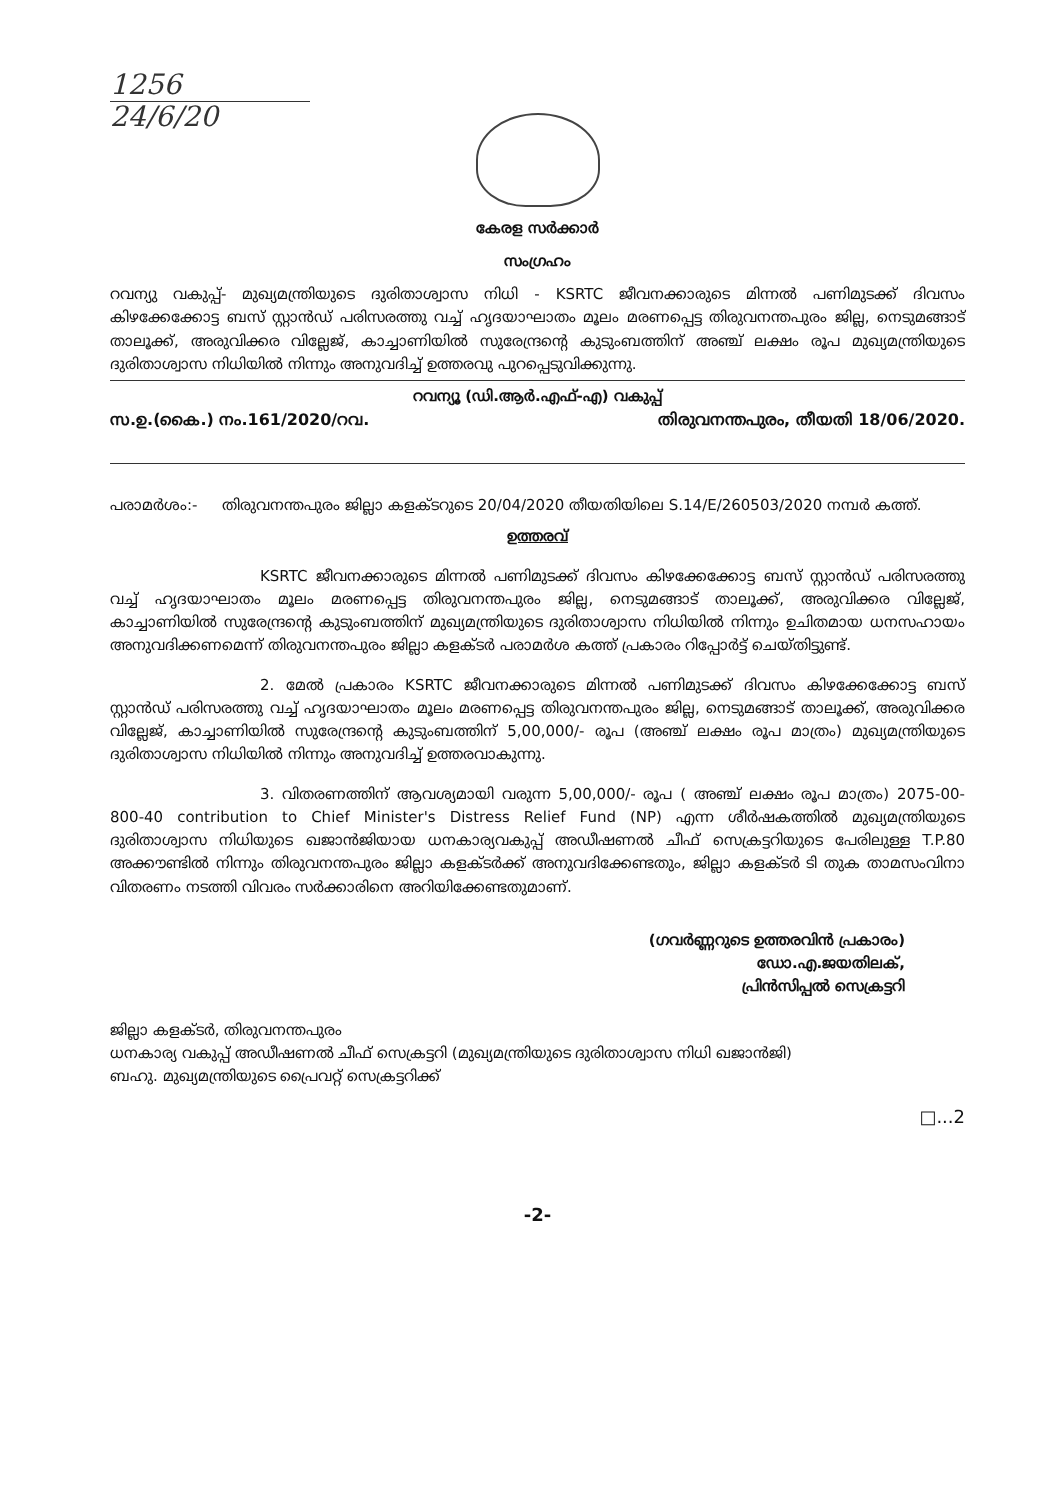1256
24/6/20
കേരള സർക്കാർ
സംഗ്രഹം
റവന്യു വകുപ്പ്- മുഖ്യമന്ത്രിയുടെ ദുരിതാശ്വാസ നിധി - KSRTC ജീവനക്കാരുടെ മിന്നൽ പണിമുടക്ക് ദിവസം കിഴക്കേക്കോട്ട ബസ് സ്റ്റാൻഡ് പരിസരത്തു വച്ച് ഹൃദയാഘാതം മൂലം മരണപ്പെട്ട തിരുവനന്തപുരം ജില്ല, നെടുമങ്ങാട് താലൂക്ക്, അരുവിക്കര വില്ലേജ്, കാച്ചാണിയിൽ സുരേന്ദ്രന്റെ കുടുംബത്തിന് അഞ്ച് ലക്ഷം രൂപ മുഖ്യമന്ത്രിയുടെ ദുരിതാശ്വാസ നിധിയിൽ നിന്നും അനുവദിച്ച് ഉത്തരവു പുറപ്പെടുവിക്കുന്നു.
റവന്യൂ (ഡി.ആർ.എഫ്-എ) വകുപ്പ്
സ.ഉ.(കൈ.) നം.161/2020/റവ. തിരുവനന്തപുരം, തീയതി 18/06/2020.
പരാമർശം:- തിരുവനന്തപുരം ജില്ലാ കളക്ടറുടെ 20/04/2020 തീയതിയിലെ S.14/E/260503/2020 നമ്പർ കത്ത്.
ഉത്തരവ്
KSRTC ജീവനക്കാരുടെ മിന്നൽ പണിമുടക്ക് ദിവസം കിഴക്കേക്കോട്ട ബസ് സ്റ്റാൻഡ് പരിസരത്തു വച്ച് ഹൃദയാഘാതം മൂലം മരണപ്പെട്ട തിരുവനന്തപുരം ജില്ല, നെടുമങ്ങാട് താലൂക്ക്, അരുവിക്കര വില്ലേജ്, കാച്ചാണിയിൽ സുരേന്ദ്രന്റെ കുടുംബത്തിന് മുഖ്യമന്ത്രിയുടെ ദുരിതാശ്വാസ നിധിയിൽ നിന്നും ഉചിതമായ ധനസഹായം അനുവദിക്കണമെന്ന് തിരുവനന്തപുരം ജില്ലാ കളക്ടർ പരാമർശ കത്ത് പ്രകാരം റിപ്പോർട്ട് ചെയ്തിട്ടുണ്ട്.
2. മേൽ പ്രകാരം KSRTC ജീവനക്കാരുടെ മിന്നൽ പണിമുടക്ക് ദിവസം കിഴക്കേക്കോട്ട ബസ് സ്റ്റാൻഡ് പരിസരത്തു വച്ച് ഹൃദയാഘാതം മൂലം മരണപ്പെട്ട തിരുവനന്തപുരം ജില്ല, നെടുമങ്ങാട് താലൂക്ക്, അരുവിക്കര വില്ലേജ്, കാച്ചാണിയിൽ സുരേന്ദ്രന്റെ കുടുംബത്തിന് 5,00,000/- രൂപ (അഞ്ച് ലക്ഷം രൂപ മാത്രം) മുഖ്യമന്ത്രിയുടെ ദുരിതാശ്വാസ നിധിയിൽ നിന്നും അനുവദിച്ച് ഉത്തരവാകുന്നു.
3. വിതരണത്തിന് ആവശ്യമായി വരുന്ന 5,00,000/- രൂപ ( അഞ്ച് ലക്ഷം രൂപ മാത്രം) 2075-00-800-40 contribution to Chief Minister's Distress Relief Fund (NP) എന്ന ശീർഷകത്തിൽ മുഖ്യമന്ത്രിയുടെ ദുരിതാശ്വാസ നിധിയുടെ ഖജാൻജിയായ ധനകാര്യവകുപ്പ് അഡീഷണൽ ചീഫ് സെക്രട്ടറിയുടെ പേരിലുള്ള T.P.80 അക്കൗണ്ടിൽ നിന്നും തിരുവനന്തപുരം ജില്ലാ കളക്ടർക്ക് അനുവദിക്കേണ്ടതും, ജില്ലാ കളക്ടർ ടി തുക താമസംവിനാ വിതരണം നടത്തി വിവരം സർക്കാരിനെ അറിയിക്കേണ്ടതുമാണ്.
(ഗവർണ്ണറുടെ ഉത്തരവിൻ പ്രകാരം)
ഡോ.എ.ജയതിലക്,
പ്രിൻസിപ്പൽ സെക്രട്ടറി
ജില്ലാ കളക്ടർ, തിരുവനന്തപുരം
ധനകാര്യ വകുപ്പ് അഡീഷണൽ ചീഫ് സെക്രട്ടറി (മുഖ്യമന്ത്രിയുടെ ദുരിതാശ്വാസ നിധി ഖജാൻജി)
ബഹു. മുഖ്യമന്ത്രിയുടെ പ്രൈവറ്റ് സെക്രട്ടറിക്ക്
□...2
-2-